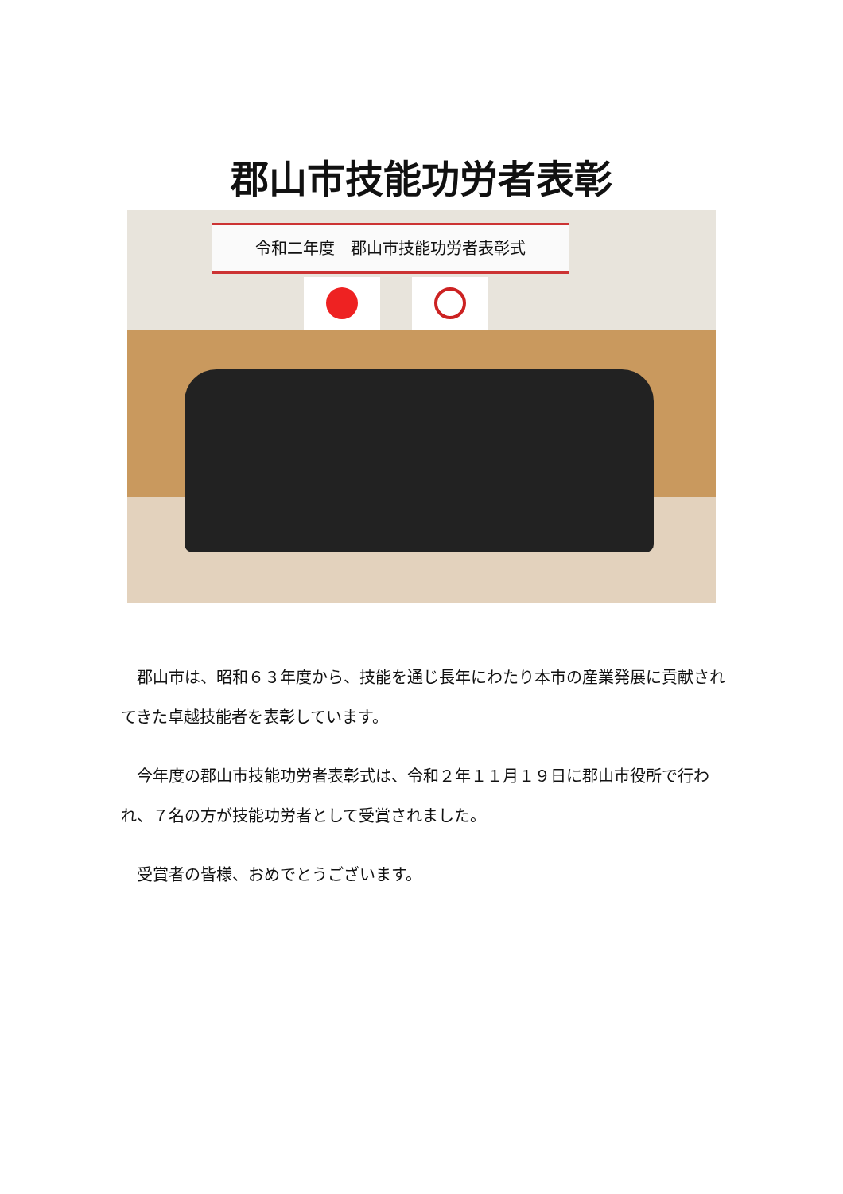郡山市技能功労者表彰
令和二年度　郡山市技能功労者表彰式
　郡山市は、昭和６３年度から、技能を通じ長年にわたり本市の産業発展に貢献されてきた卓越技能者を表彰しています。
　今年度の郡山市技能功労者表彰式は、令和２年１１月１９日に郡山市役所で行われ、７名の方が技能功労者として受賞されました。
　受賞者の皆様、おめでとうございます。